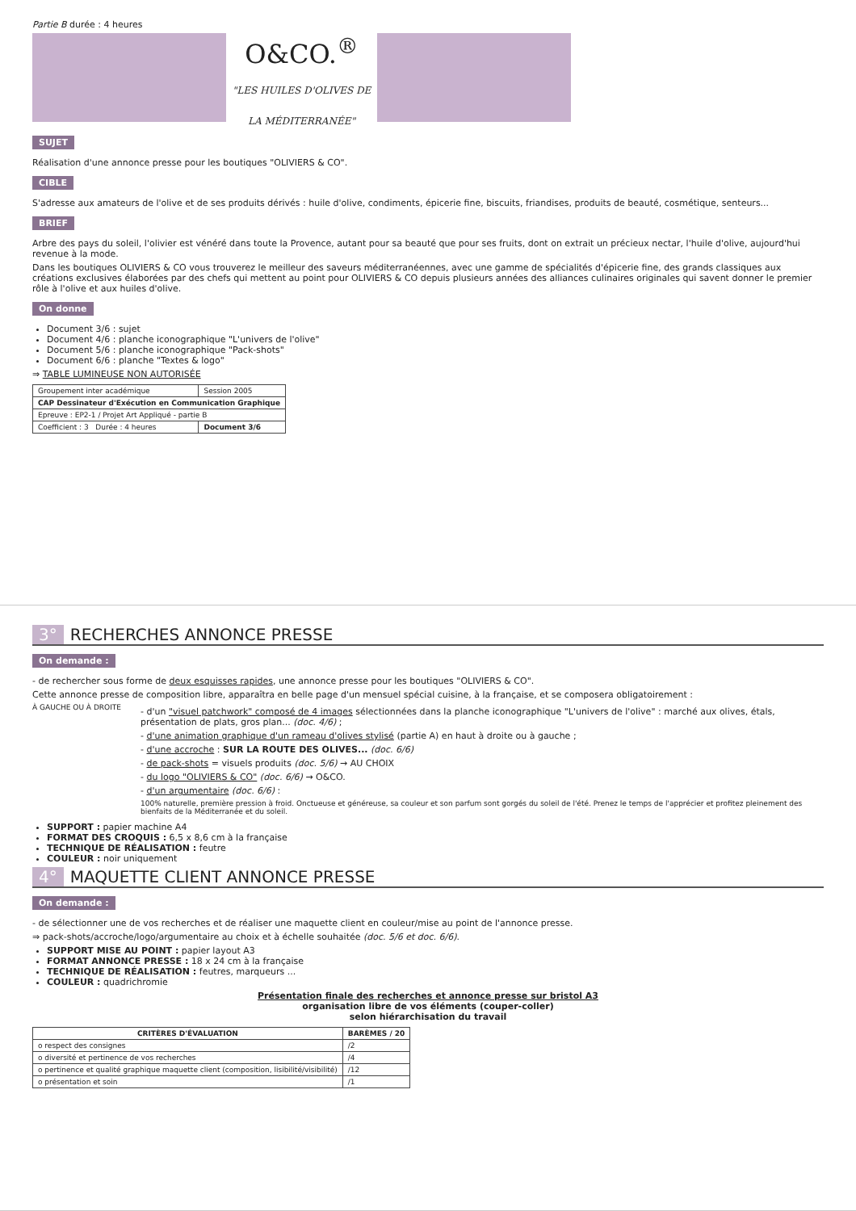Partie B durée : 4 heures
O&CO.<sup>®</sup>
"LES HUILES D'OLIVES DE LA MÉDITERRANÉE"
SUJET
Réalisation d'une annonce presse pour les boutiques "OLIVIERS & CO".
CIBLE
S'adresse aux amateurs de l'olive et de ses produits dérivés : huile d'olive, condiments, épicerie fine, biscuits, friandises, produits de beauté, cosmétique, senteurs...
BRIEF
Arbre des pays du soleil, l'olivier est vénéré dans toute la Provence, autant pour sa beauté que pour ses fruits, dont on extrait un précieux nectar, l'huile d'olive, aujourd'hui revenue à la mode.
Dans les boutiques OLIVIERS & CO vous trouverez le meilleur des saveurs méditerranéennes, avec une gamme de spécialités d'épicerie fine, des grands classiques aux créations exclusives élaborées par des chefs qui mettent au point pour OLIVIERS & CO depuis plusieurs années des alliances culinaires originales qui savent donner le premier rôle à l'olive et aux huiles d'olive.
On donne
Document 3/6 : sujet
Document 4/6 : planche iconographique "L'univers de l'olive"
Document 5/6 : planche iconographique "Pack-shots"
Document 6/6 : planche "Textes & logo"
⇒ TABLE LUMINEUSE NON AUTORISÉE
| Groupement inter académique | Session 2005 |
| CAP Dessinateur d'Exécution en Communication Graphique | |
| Epreuve : EP2-1 / Projet Art Appliqué - partie B | |
| Coefficient : 3 Durée : 4 heures | Document 3/6 |
3° RECHERCHES ANNONCE PRESSE
On demande :
- de rechercher sous forme de deux esquisses rapides, une annonce presse pour les boutiques "OLIVIERS & CO".
Cette annonce presse de composition libre, apparaîtra en belle page d'un mensuel spécial cuisine, à la française, et se composera obligatoirement :
À GAUCHE OU À DROITE
- d'un "visuel patchwork" composé de 4 images sélectionnées dans la planche iconographique "L'univers de l'olive" : marché aux olives, étals, présentation de plats, gros plan... (doc. 4/6) ;
- d'une animation graphique d'un rameau d'olives stylisé (partie A) en haut à droite ou à gauche ;
- d'une accroche : SUR LA ROUTE DES OLIVES... (doc. 6/6)
- de pack-shots = visuels produits (doc. 5/6) → AU CHOIX
- du logo "OLIVIERS & CO" (doc. 6/6) → O&CO.
- d'un argumentaire (doc. 6/6) :
100% naturelle, première pression à froid. Onctueuse et généreuse, sa couleur et son parfum sont gorgés du soleil de l'été. Prenez le temps de l'apprécier et profitez pleinement des bienfaits de la Méditerranée et du soleil.
SUPPORT : papier machine A4
FORMAT DES CROQUIS : 6,5 x 8,6 cm à la française
TECHNIQUE DE RÉALISATION : feutre
COULEUR : noir uniquement
4° MAQUETTE CLIENT ANNONCE PRESSE
On demande :
- de sélectionner une de vos recherches et de réaliser une maquette client en couleur/mise au point de l'annonce presse.
⇒ pack-shots/accroche/logo/argumentaire au choix et à échelle souhaitée (doc. 5/6 et doc. 6/6).
SUPPORT MISE AU POINT : papier layout A3
FORMAT ANNONCE PRESSE : 18 x 24 cm à la française
TECHNIQUE DE RÉALISATION : feutres, marqueurs ...
COULEUR : quadrichromie
Présentation finale des recherches et annonce presse sur bristol A3
organisation libre de vos éléments (couper-coller)
selon hiérarchisation du travail
| CRITÈRES D'ÉVALUATION | BARÈMES / 20 |
| --- | --- |
| o respect des consignes | /2 |
| o diversité et pertinence de vos recherches | /4 |
| o pertinence et qualité graphique maquette client (composition, lisibilité/visibilité) | /12 |
| o présentation et soin | /1 |